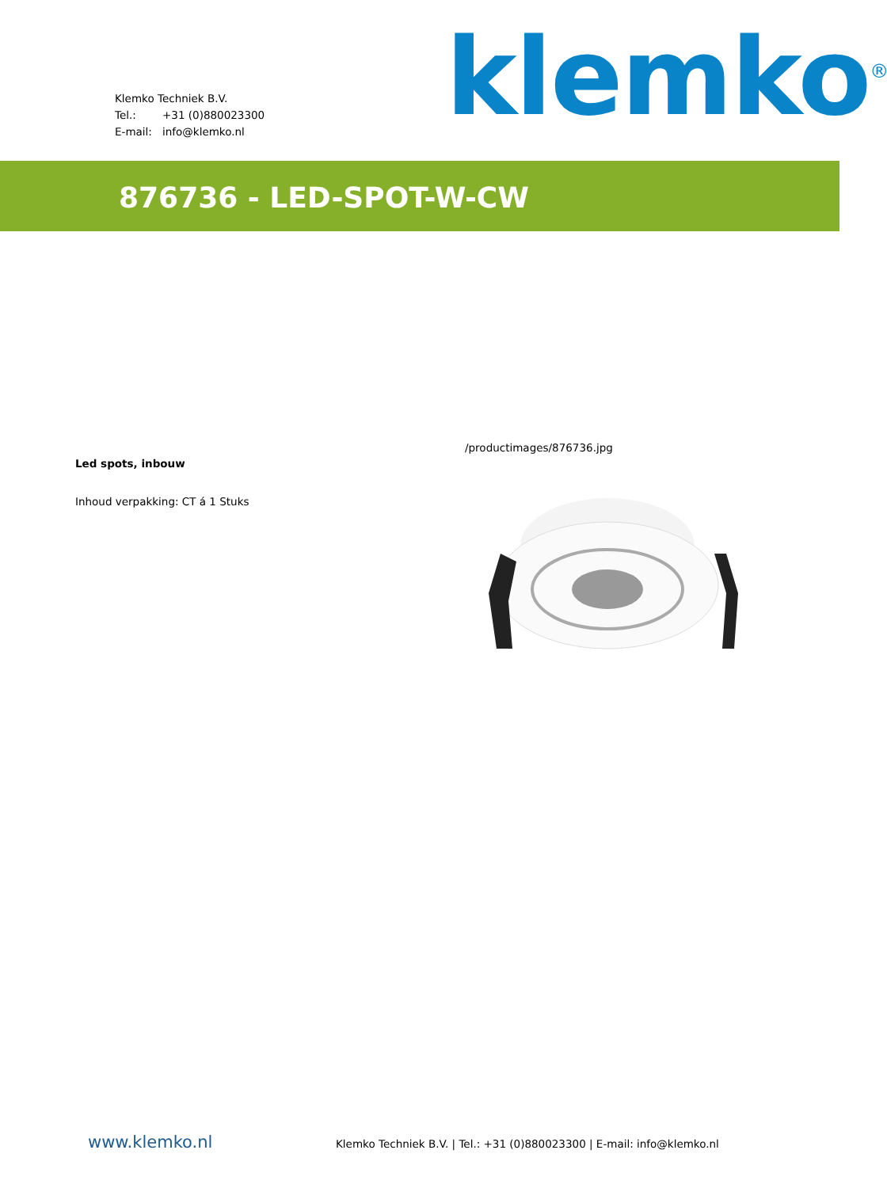Klemko Techniek B.V.
Tel.: +31 (0)880023300
E-mail: info@klemko.nl
klemko<sup>®</sup>
876736 - LED-SPOT-W-CW
Led spots, inbouw
Inhoud verpakking: CT á 1 Stuks
/productimages/876736.jpg
www.klemko.nl
Klemko Techniek B.V. | Tel.: +31 (0)880023300 | E-mail: info@klemko.nl